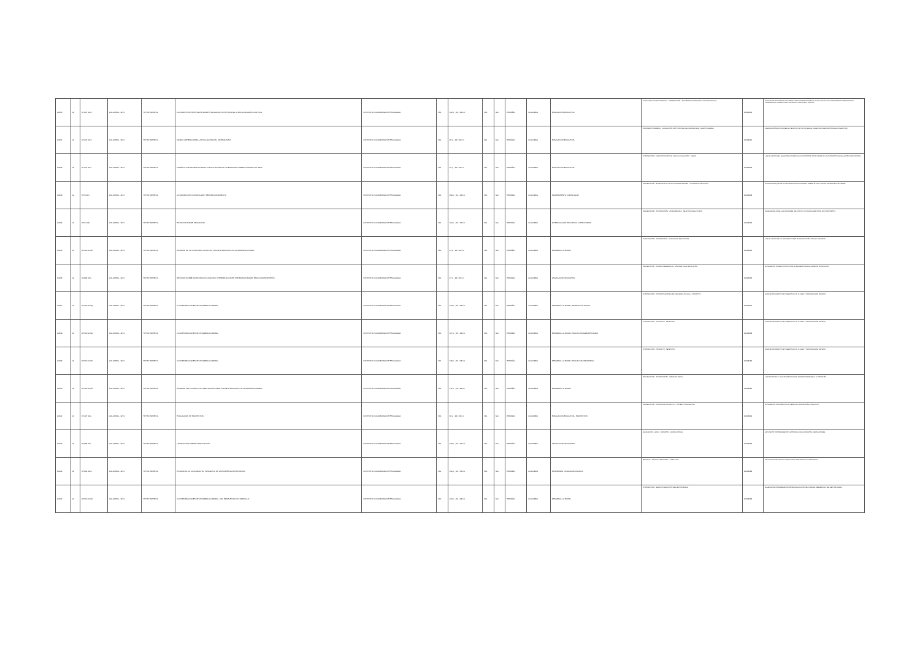| 00030 | 04 | 371.27 I21m | COLOMBIA - 1974 | TEXTO IMPRESO | DOCUMENTOS ESPECIALES SOBRE EVALUACIÓN INSTITUCIONAL O RELACIONADAS CON ELLA | INSTITUTO COLOMBIANO DE PEDAGOGÍA | N/A | 102 p. ; 22 x 28 cm | N/A | N/A | ESPAÑOL | COLOMBIA | EVALUACIÓN EDUCATIVA | UNIDAD DE LECTURA NÚMERO 8 · INTRODUCCIÓN · ENCUESTA DE PROBLEMAS INSTITUCIONALES | 00003090 | ESTE TRABAJO PRESENTA UN MODELO DE AUTO-RENOVACIÓN EL CUAL UTILIZA UN PLANTEAMIENTO SISTEMÁTICO AL PROBLEMA DEL CAMBIO EN EL SISTEMA DE LA ESCUELA PÚBLICA. |
| 00031 | 04 | 371.27 I21m | COLOMBIA - 1974 | TEXTO IMPRESO | MARCO GENERAL PARA LA EVALUACIÓN DEL SISTEMA INEM | INSTITUTO COLOMBIANO DE PEDAGOGÍA | N/A | 29 p. ; 22 x 28 cm | N/A | N/A | ESPAÑOL | COLOMBIA | EVALUACIÓN EDUCATIVA | DOCUMENTO NÚMERO 6 · EVALUACIÓN INSTITUCIONAL DEL SISTEMA INEM · MARCO GENERAL | 00003091 | LA EDUCACIÓN EN COLOMBIA HA TENIDO A PARTIR DE 1968 UN CAMBIO DE ORIENTACIÓN EN SUS OBJETIVOS. |
| 00032 | 04 | 371.27 I21d | COLOMBIA - 1974 | TEXTO IMPRESO | DISEÑO E INSTRUMENTOS PARA LA EVALUACIÓN DEL SUBSISTEMA CURRICULAR DE LOS INEM | INSTITUTO COLOMBIANO DE PEDAGOGÍA | N/A | 42 p. ; 22 x 28 cm | N/A | N/A | ESPAÑOL | COLOMBIA | EVALUACIÓN EDUCATIVA | INTRODUCCIÓN · MARCO CONCEPTUAL PARA LA EVALUACIÓN · ANEXO | 00003092 | LA EVALUACIÓN DEL SUBSISTEMA CURRICULAR SE PROPONE COMO PARTE DE UN PROYECTO DE EVALUACIÓN INSTITUCIONAL. |
| 00033 | 04 | 375 I21m | COLOMBIA - 1974 | TEXTO IMPRESO | UN MODELO DE CURRÍCULUM Y PERFECCIONAMIENTO | INSTITUTO COLOMBIANO DE PEDAGOGÍA | N/A | 290 p. ; 22 x 28 cm | N/A | N/A | ESPAÑOL | COLOMBIA | PLANEAMIENTO CURRICULAR | PRESENTACIÓN · EL DESAFÍO DE LA VIDA CONTEMPORÁNEA · PROGRAMAS DE ACCIÓN | 00003093 | EL PROGRAMA QUE SE HA INICIADO AQUÍ EN COLOMBIA, SOBRE EL CUAL TANTAS ESPERANZAS SE TIENEN. |
| 00034 | 04 | 370.7 I21e | COLOMBIA - 1974 | TEXTO IMPRESO | ESTUDIOS SOBRE EDUCACIÓN | INSTITUTO COLOMBIANO DE PEDAGOGÍA | N/A | 164 p. ; 22 x 33 cm | N/A | N/A | ESPAÑOL | COLOMBIA | INVESTIGACIÓN EDUCATIVA - DIRECTORIOS | PRESENTACIÓN · INTRODUCCIÓN · ANTECEDENTES · OBJETIVOS DEL ESTUDIO | 00003094 | EN DESARROLLO DE LAS FUNCIONES DEL ICOLPE Y EN CUMPLIMIENTO DE LOS PROPÓSITOS. |
| 00035 | 04 | 307.1412 I21i | COLOMBIA - 1974 | TEXTO IMPRESO | INFORME DE LA VISITA PRÁCTICA A LAS CONCENTRACIONES DE DESARROLLO RURAL | INSTITUTO COLOMBIANO DE PEDAGOGÍA | N/A | 14 p. ; 22 x 33 cm | N/A | N/A | ESPAÑOL | COLOMBIA | DESARROLLO RURAL | INSTRUMENTOS · METODOLOGÍA · ANÁLISIS DE RESULTADOS | 00003095 | LA EVALUACIÓN DE UN SEGUNDO CURSO DE CAPACITACIÓN PARA EL PERSONAL. |
| 00036 | 04 | 344.86 I21e | COLOMBIA - 1974 | TEXTO IMPRESO | REVISIÓN SOBRE CAPACITACIÓN: ANÁLISIS, INTERRELACIONES, PROBLEMAS BASES PARA UNA PROPUESTA | INSTITUTO COLOMBIANO DE PEDAGOGÍA | N/A | 27 p. ; 22 x 33 cm | N/A | N/A | ESPAÑOL | COLOMBIA | LEGISLACIÓN EDUCATIVA | PRESENTACIÓN · CUADRO REFERENCIAL · SÍNTESIS DE LA LEGISLACIÓN | 00003096 | EL PRESENTE TRABAJO CONSTITUYE UN ESFUERZO SINGULARMENTE IMPORTANTE. |
| 00037 | 04 | 307.1412 I21p | COLOMBIA - 1974 | TEXTO IMPRESO | CONCENTRACIONES DE DESARROLLO RURAL | INSTITUTO COLOMBIANO DE PEDAGOGÍA | N/A | 103 p. ; 22 x 28 cm | N/A | N/A | ESPAÑOL | COLOMBIA | DESARROLLO RURAL PROMOCIÓN SOCIAL | INTRODUCCIÓN · CONCENTRACIONES DE DESARROLLO RURAL · CONCEPTO | 00003097 | EN ESTE DOCUMENTO SE PRESENTAN LOS PLANES Y PROGRAMAS DE ESTUDIO. |
| 00038 | 04 | 307.1412 I21c | COLOMBIA - 1974 | TEXTO IMPRESO | CONCENTRACIONES DE DESARROLLO RURAL | INSTITUTO COLOMBIANO DE PEDAGOGÍA | N/A | 107 p. ; 22 x 28 cm | N/A | N/A | ESPAÑOL | COLOMBIA | DESARROLLO RURAL EDUCACIÓN AGROPECUARIA | INTRODUCCIÓN · CONCEPTO · OBJETIVOS | 00003098 | EN ESTE DOCUMENTO SE PRESENTAN LOS PLANES Y PROGRAMAS DE ESTUDIO. |
| 00039 | 04 | 307.1412 I21l | COLOMBIA - 1974 | TEXTO IMPRESO | CONCENTRACIONES DE DESARROLLO RURAL | INSTITUTO COLOMBIANO DE PEDAGOGÍA | N/A | 136 p. ; 22 x 28 cm | N/A | N/A | ESPAÑOL | COLOMBIA | DESARROLLO RURAL EDUCACIÓN INDUSTRIAL | INTRODUCCIÓN · CONCEPTO · OBJETIVOS | 00003099 | EN ESTE DOCUMENTO SE PRESENTAN LOS PLANES Y PROGRAMAS DE ESTUDIO. |
| 00040 | 04 | 307.1412 I21i | COLOMBIA - 1974 | TEXTO IMPRESO | INFORME DEL II CURSO DE CAPACITACIÓN PARA CONCENTRACIONES DE DESARROLLO RURAL | INSTITUTO COLOMBIANO DE PEDAGOGÍA | N/A | 115 p. ; 22 x 33 cm | N/A | N/A | ESPAÑOL | COLOMBIA | DESARROLLO RURAL | PRESENTACIÓN · INTRODUCCIÓN · ÍNDICE DE MAPAS | 00003080 | LA ESTRUCTURA Y LA EXTENSIÓN DE ESTE INFORME OBEDECEN A LA INTENCIÓN. |
| 00041 | 04 | 371.27 I21e | COLOMBIA - 1974 | TEXTO IMPRESO | EVALUACIÓN DE PROYECTOS | INSTITUTO COLOMBIANO DE PEDAGOGÍA | N/A | 33 p. ; 22 x 28 cm | N/A | N/A | ESPAÑOL | COLOMBIA | EVALUACIÓN EDUCATIVA - PROYECTOS | PRESENTACIÓN · PROGRAMACIÓN DE 1973 · SÍNTESIS COMPARATIVA | 00003081 | EL PRESENTE DOCUMENTO CONTIENE UNA INFORMACIÓN EVALUATIVA. |
| 00042 | 04 | 344.86 I21l | COLOMBIA - 1974 | TEXTO IMPRESO | LEGISLACIÓN SOBRE CAPACITACIÓN | INSTITUTO COLOMBIANO DE PEDAGOGÍA | N/A | 109 p. ; 22 x 33 cm | N/A | N/A | ESPAÑOL | COLOMBIA | LEGISLACIÓN EDUCATIVA | LEGISLACIÓN · LEYES · DECRETOS · RESOLUCIONES | 00003082 | ESTE TEXTO CONTIENE RECOPILACIÓN DE LEYES, DECRETOS, RESOLUCIONES. |
| 00043 | 04 | 372.24 I21m | COLOMBIA - 1974 | TEXTO IMPRESO | EL MANEJO DE LA CONDUCTA: EL MODELO DE LA ENSEÑANZA RESPONSIVA | INSTITUTO COLOMBIANO DE PEDAGOGÍA | N/A | 142 p. ; 22 x 33 cm | N/A | N/A | ESPAÑOL | COLOMBIA | ENSEÑANZA - EDUCACIÓN BÁSICA | PREFACIO · TÉCNICAS DE MEDIDA · LÍNEA BASE | 00003083 | ESTE LIBRO FUE ESCRITO PARA AYUDAR A ENTRENAR A PSICÓLOGOS. |
| 00044 | 04 | 307.1412 I21c | COLOMBIA - 1974 | TEXTO IMPRESO | CONCENTRACIONES DE DESARROLLO RURAL: UNA PROPUESTA DE CURRÍCULO | INSTITUTO COLOMBIANO DE PEDAGOGÍA | N/A | 164 p. ; 22 x 28 cm | N/A | N/A | ESPAÑOL | COLOMBIA | DESARROLLO RURAL | INTRODUCCIÓN · SERVICIO EDUCATIVO DEL SECTOR RURAL | 00003084 | EL HECHO DE CONSIDERAR PRIORITARIAS LAS ACCIONES PARA EL DESARROLLO DEL SECTOR RURAL. |